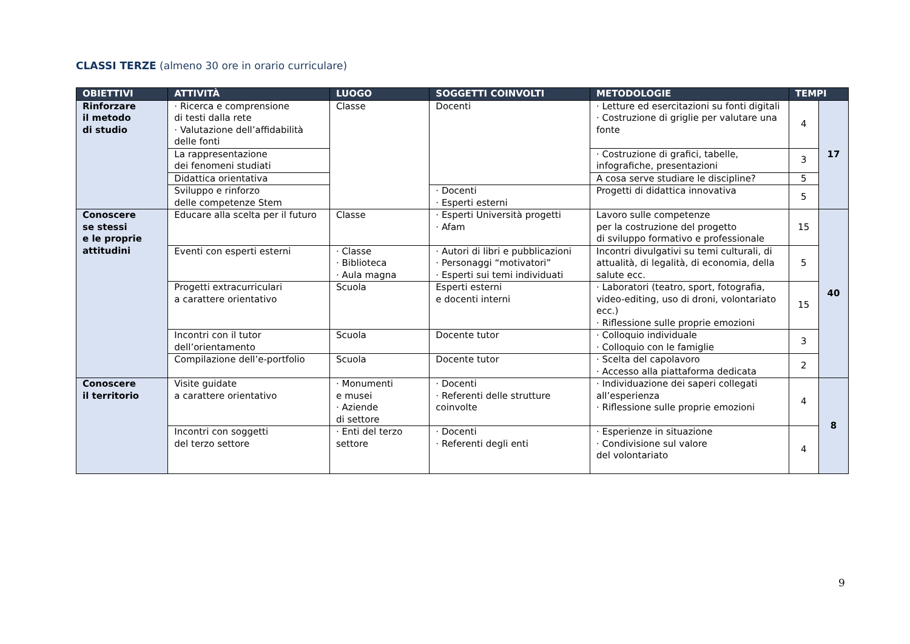CLASSI TERZE (almeno 30 ore in orario curriculare)
| OBIETTIVI | ATTIVITÀ | LUOGO | SOGGETTI COINVOLTI | METODOLOGIE | TEMPI | |
| --- | --- | --- | --- | --- | --- | --- |
| Rinforzare il metodo di studio | · Ricerca e comprensione di testi dalla rete · Valutazione dell’affidabilità delle fonti | Classe | Docenti | · Letture ed esercitazioni su fonti digitali · Costruzione di griglie per valutare una fonte | 4 | 17 |
| | La rappresentazione dei fenomeni studiati | | | · Costruzione di grafici, tabelle, infografiche, presentazioni | 3 | |
| | Didattica orientativa | | | A cosa serve studiare le discipline? | 5 | |
| | Sviluppo e rinforzo delle competenze Stem | | · Docenti · Esperti esterni | Progetti di didattica innovativa | 5 | |
| Conoscere se stessi e le proprie attitudini | Educare alla scelta per il futuro | Classe | · Esperti Università progetti · Afam | Lavoro sulle competenze per la costruzione del progetto di sviluppo formativo e professionale | 15 | 40 |
| | Eventi con esperti esterni | · Classe · Biblioteca · Aula magna | · Autori di libri e pubblicazioni · Personaggi “motivatori” · Esperti sui temi individuati | Incontri divulgativi su temi culturali, di attualità, di legalità, di economia, della salute ecc. | 5 | |
| | Progetti extracurriculari a carattere orientativo | Scuola | Esperti esterni e docenti interni | · Laboratori (teatro, sport, fotografia, video-editing, uso di droni, volontariato ecc.) · Riflessione sulle proprie emozioni | 15 | |
| | Incontri con il tutor dell’orientamento | Scuola | Docente tutor | · Colloquio individuale · Colloquio con le famiglie | 3 | |
| | Compilazione dell’e-portfolio | Scuola | Docente tutor | · Scelta del capolavoro · Accesso alla piattaforma dedicata | 2 | |
| Conoscere il territorio | Visite guidate a carattere orientativo | · Monumenti e musei · Aziende di settore | · Docenti · Referenti delle strutture coinvolte | · Individuazione dei saperi collegati all’esperienza · Riflessione sulle proprie emozioni | 4 | 8 |
| | Incontri con soggetti del terzo settore | · Enti del terzo settore | · Docenti · Referenti degli enti | · Esperienze in situazione · Condivisione sul valore del volontariato | 4 | |
9